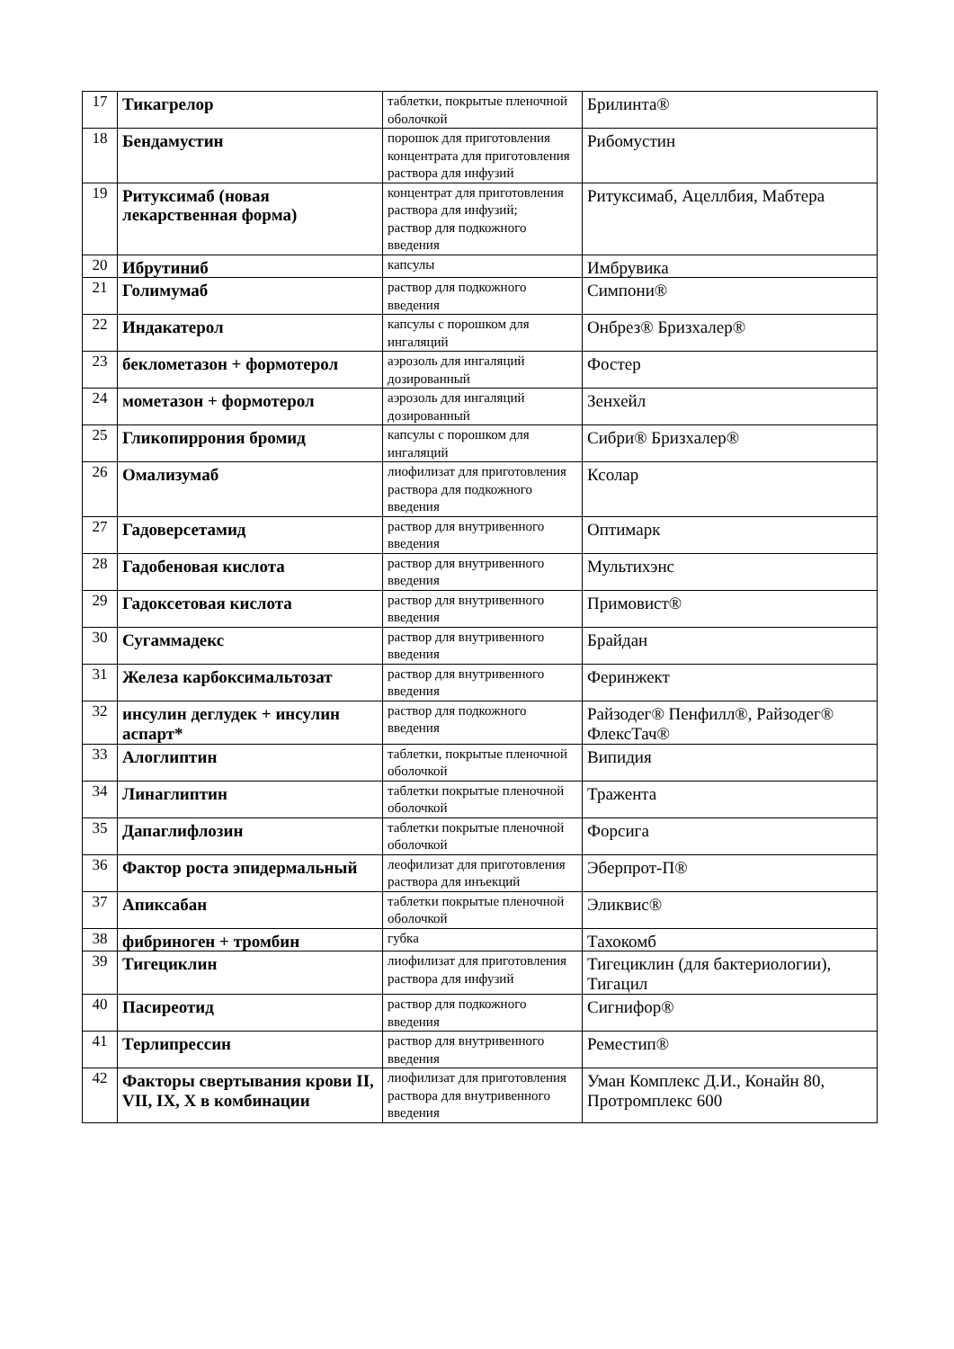| 17 | Тикагрелор | таблетки, покрытые пленочной оболочкой | Брилинта® |
| 18 | Бендамустин | порошок для приготовления концентрата для приготовления раствора для инфузий | Рибомустин |
| 19 | Ритуксимаб (новая лекарственная форма) | концентрат для приготовления раствора для инфузий; раствор для подкожного введения | Ритуксимаб, Ацеллбия, Мабтера |
| 20 | Ибрутиниб | капсулы | Имбрувика |
| 21 | Голимумаб | раствор для подкожного введения | Симпони® |
| 22 | Индакатерол | капсулы с порошком для ингаляций | Онбрез® Бризхалер® |
| 23 | беклометазон + формотерол | аэрозоль для ингаляций дозированный | Фостер |
| 24 | мометазон + формотерол | аэрозоль для ингаляций дозированный | Зенхейл |
| 25 | Гликопиррония бромид | капсулы с порошком для ингаляций | Сибри® Бризхалер® |
| 26 | Омализумаб | лиофилизат для приготовления раствора для подкожного введения | Ксолар |
| 27 | Гадоверсетамид | раствор для внутривенного введения | Оптимарк |
| 28 | Гадобеновая кислота | раствор для внутривенного введения | Мультихэнс |
| 29 | Гадоксетовая кислота | раствор для внутривенного введения | Примовист® |
| 30 | Сугаммадекс | раствор для внутривенного введения | Брайдан |
| 31 | Железа карбоксимальтозат | раствор для внутривенного введения | Феринжект |
| 32 | инсулин деглудек + инсулин аспарт* | раствор для подкожного введения | Райзодег® Пенфилл®, Райзодег® ФлексТач® |
| 33 | Алоглиптин | таблетки, покрытые пленочной оболочкой | Випидия |
| 34 | Линаглиптин | таблетки покрытые пленочной оболочкой | Тражента |
| 35 | Дапаглифлозин | таблетки покрытые пленочной оболочкой | Форсига |
| 36 | Фактор роста эпидермальный | леофилизат для приготовления раствора для инъекций | Эберпрот-П® |
| 37 | Апиксабан | таблетки покрытые пленочной оболочкой | Эликвис® |
| 38 | фибриноген + тромбин | губка | Тахокомб |
| 39 | Тигециклин | лиофилизат для приготовления раствора для инфузий | Тигециклин (для бактериологии), Тигацил |
| 40 | Пасиреотид | раствор для подкожного введения | Сигнифор® |
| 41 | Терлипрессин | раствор для внутривенного введения | Реместип® |
| 42 | Факторы свертывания крови II, VII, IX, X в комбинации | лиофилизат для приготовления раствора для внутривенного введения | Уман Комплекс Д.И., Конайн 80, Протромплекс 600 |